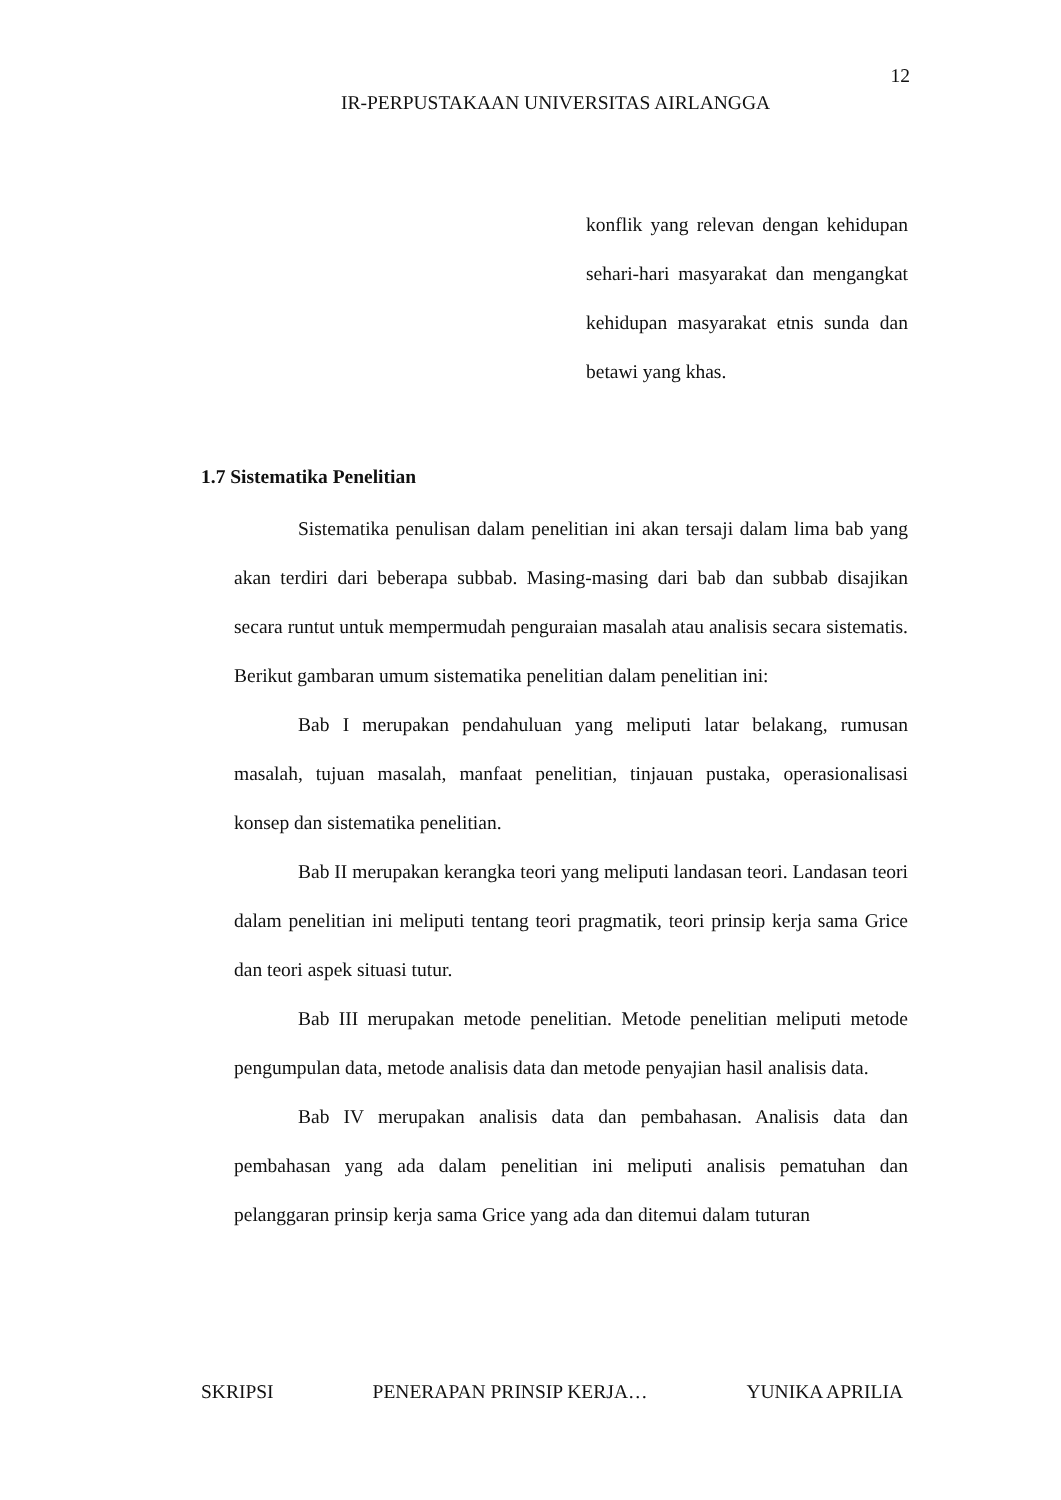12
IR-PERPUSTAKAAN UNIVERSITAS AIRLANGGA
konflik yang relevan dengan kehidupan sehari-hari masyarakat dan mengangkat kehidupan masyarakat etnis sunda dan betawi yang khas.
1.7 Sistematika Penelitian
Sistematika penulisan dalam penelitian ini akan tersaji dalam lima bab yang akan terdiri dari beberapa subbab. Masing-masing dari bab dan subbab disajikan secara runtut untuk mempermudah penguraian masalah atau analisis secara sistematis. Berikut gambaran umum sistematika penelitian dalam penelitian ini:
Bab I merupakan pendahuluan yang meliputi latar belakang, rumusan masalah, tujuan masalah, manfaat penelitian, tinjauan pustaka, operasionalisasi konsep dan sistematika penelitian.
Bab II merupakan kerangka teori yang meliputi landasan teori. Landasan teori dalam penelitian ini meliputi tentang teori pragmatik, teori prinsip kerja sama Grice dan teori aspek situasi tutur.
Bab III merupakan metode penelitian. Metode penelitian meliputi metode pengumpulan data, metode analisis data dan metode penyajian hasil analisis data.
Bab IV merupakan analisis data dan pembahasan. Analisis data dan pembahasan yang ada dalam penelitian ini meliputi analisis pematuhan dan pelanggaran prinsip kerja sama Grice yang ada dan ditemui dalam tuturan
SKRIPSI PENERAPAN PRINSIP KERJA… YUNIKA APRILIA